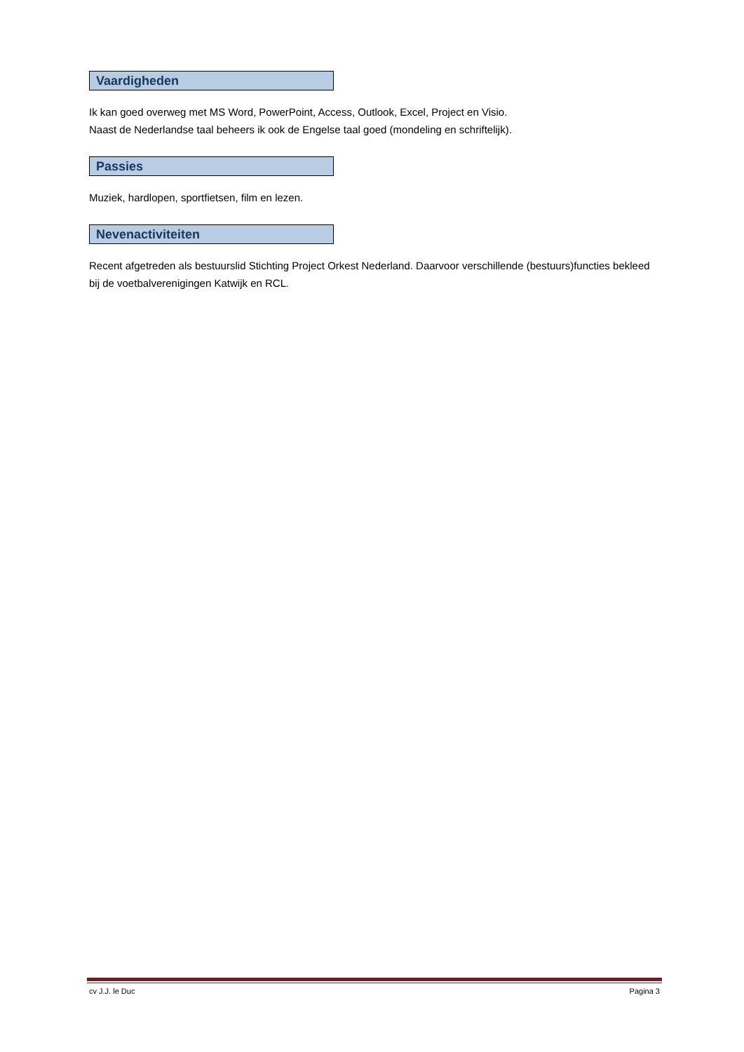Vaardigheden
Ik kan goed overweg met MS Word, PowerPoint, Access, Outlook, Excel, Project en Visio.
Naast de Nederlandse taal beheers ik ook de Engelse taal goed (mondeling en schriftelijk).
Passies
Muziek, hardlopen, sportfietsen, film en lezen.
Nevenactiviteiten
Recent afgetreden als bestuurslid Stichting Project Orkest Nederland. Daarvoor verschillende (bestuurs)functies bekleed bij de voetbalverenigingen Katwijk en RCL.
cv J.J. le Duc Pagina 3